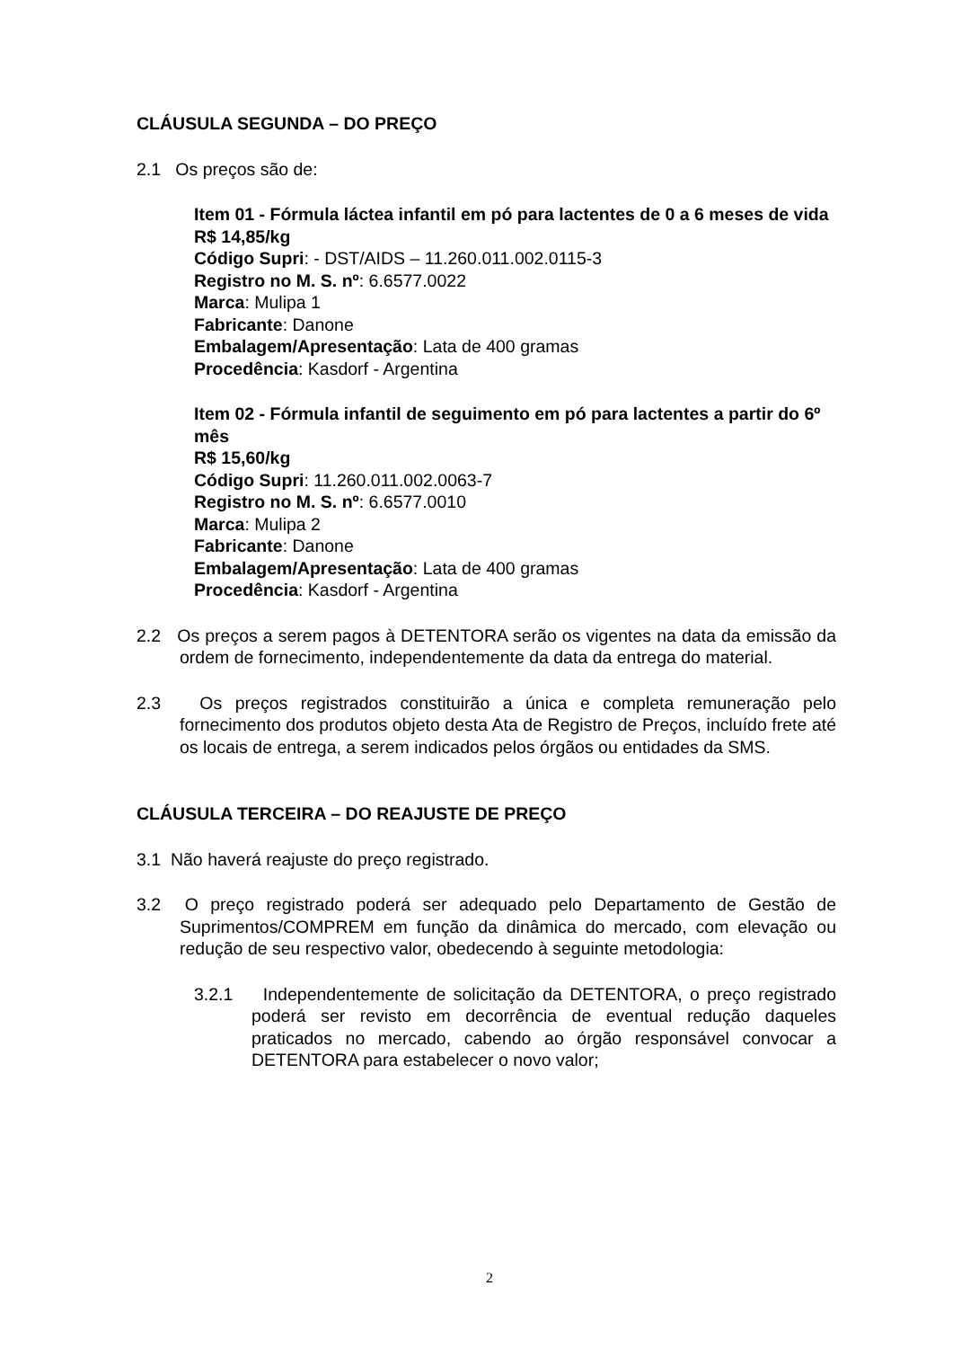CLÁUSULA SEGUNDA – DO PREÇO
2.1 Os preços são de:
Item 01 - Fórmula láctea infantil em pó para lactentes de 0 a 6 meses de vida
R$ 14,85/kg
Código Supri: - DST/AIDS – 11.260.011.002.0115-3
Registro no M. S. nº: 6.6577.0022
Marca: Mulipa 1
Fabricante: Danone
Embalagem/Apresentação: Lata de 400 gramas
Procedência: Kasdorf - Argentina
Item 02 - Fórmula infantil de seguimento em pó para lactentes a partir do 6º mês
R$ 15,60/kg
Código Supri: 11.260.011.002.0063-7
Registro no M. S. nº: 6.6577.0010
Marca: Mulipa 2
Fabricante: Danone
Embalagem/Apresentação: Lata de 400 gramas
Procedência: Kasdorf - Argentina
2.2 Os preços a serem pagos à DETENTORA serão os vigentes na data da emissão da ordem de fornecimento, independentemente da data da entrega do material.
2.3 Os preços registrados constituirão a única e completa remuneração pelo fornecimento dos produtos objeto desta Ata de Registro de Preços, incluído frete até os locais de entrega, a serem indicados pelos órgãos ou entidades da SMS.
CLÁUSULA TERCEIRA – DO REAJUSTE DE PREÇO
3.1 Não haverá reajuste do preço registrado.
3.2 O preço registrado poderá ser adequado pelo Departamento de Gestão de Suprimentos/COMPREM em função da dinâmica do mercado, com elevação ou redução de seu respectivo valor, obedecendo à seguinte metodologia:
3.2.1 Independentemente de solicitação da DETENTORA, o preço registrado poderá ser revisto em decorrência de eventual redução daqueles praticados no mercado, cabendo ao órgão responsável convocar a DETENTORA para estabelecer o novo valor;
2